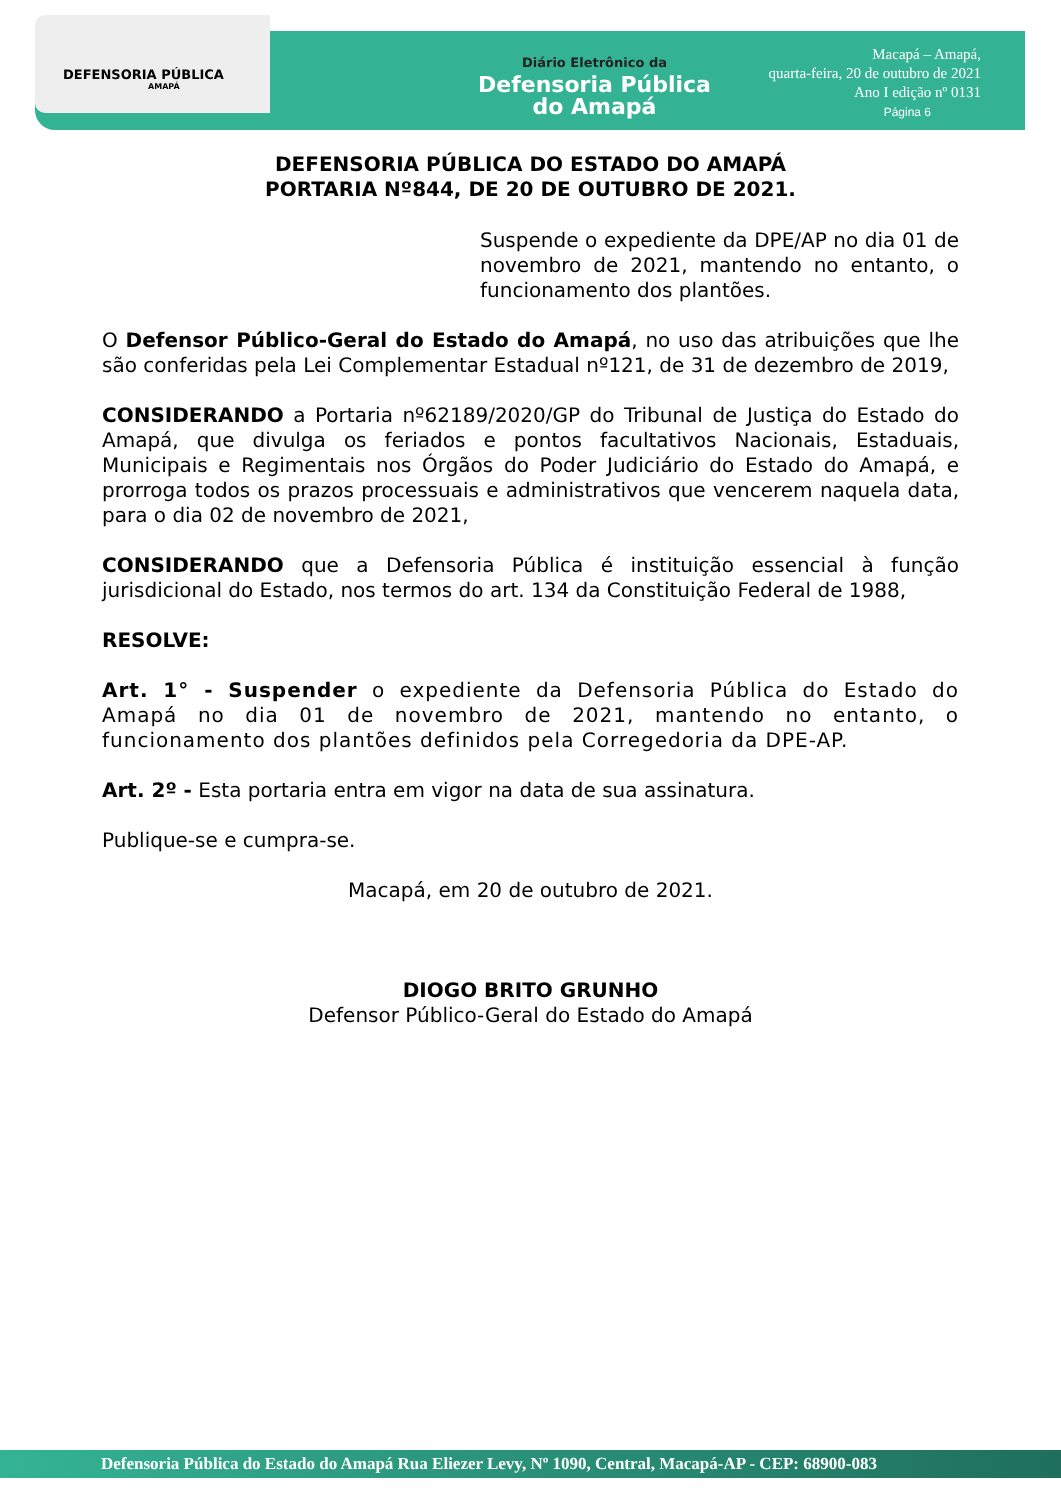DEFENSORIA PÚBLICA
AMAPÁ
Diário Eletrônico da
Defensoria Pública
do Amapá
Macapá – Amapá,
quarta-feira, 20 de outubro de 2021
Ano I edição nº 0131
Página 6
DEFENSORIA PÚBLICA DO ESTADO DO AMAPÁ
PORTARIA Nº844, DE 20 DE OUTUBRO DE 2021.
Suspende o expediente da DPE/AP no dia 01 de novembro de 2021, mantendo no entanto, o funcionamento dos plantões.
O Defensor Público-Geral do Estado do Amapá, no uso das atribuições que lhe são conferidas pela Lei Complementar Estadual nº121, de 31 de dezembro de 2019,
CONSIDERANDO a Portaria nº62189/2020/GP do Tribunal de Justiça do Estado do Amapá, que divulga os feriados e pontos facultativos Nacionais, Estaduais, Municipais e Regimentais nos Órgãos do Poder Judiciário do Estado do Amapá, e prorroga todos os prazos processuais e administrativos que vencerem naquela data, para o dia 02 de novembro de 2021,
CONSIDERANDO que a Defensoria Pública é instituição essencial à função jurisdicional do Estado, nos termos do art. 134 da Constituição Federal de 1988,
RESOLVE:
Art. 1° - Suspender o expediente da Defensoria Pública do Estado do Amapá no dia 01 de novembro de 2021, mantendo no entanto, o funcionamento dos plantões definidos pela Corregedoria da DPE-AP.
Art. 2º - Esta portaria entra em vigor na data de sua assinatura.
Publique-se e cumpra-se.
Macapá, em 20 de outubro de 2021.
DIOGO BRITO GRUNHO
Defensor Público-Geral do Estado do Amapá
Defensoria Pública do Estado do Amapá Rua Eliezer Levy, Nº 1090, Central, Macapá-AP - CEP: 68900-083